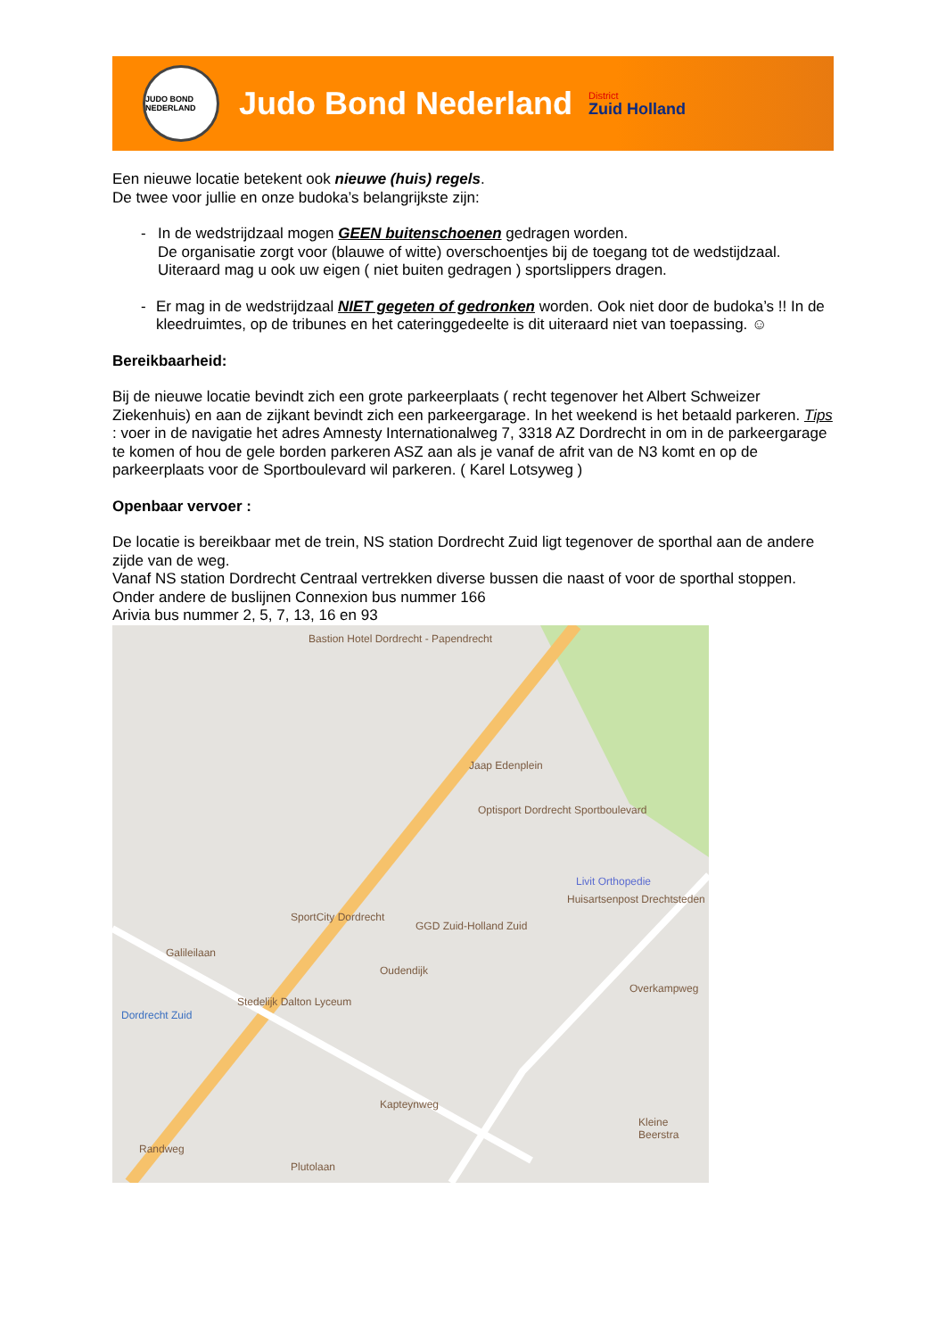JUDO BOND NEDERLAND
Judo Bond Nederland
District
Zuid Holland
Een nieuwe locatie betekent ook nieuwe (huis) regels.
De twee voor jullie en onze budoka’s belangrijkste zijn:
- In de wedstrijdzaal mogen GEEN buitenschoenen gedragen worden.
De organisatie zorgt voor (blauwe of witte) overschoentjes bij de toegang tot de wedstijdzaal. Uiteraard mag u ook uw eigen ( niet buiten gedragen ) sportslippers dragen.
- Er mag in de wedstrijdzaal NIET gegeten of gedronken worden. Ook niet door de budoka’s !! In de kleedruimtes, op de tribunes en het cateringgedeelte is dit uiteraard niet van toepassing. ☺
Bereikbaarheid:
Bij de nieuwe locatie bevindt zich een grote parkeerplaats ( recht tegenover het Albert Schweizer Ziekenhuis) en aan de zijkant bevindt zich een parkeergarage. In het weekend is het betaald parkeren. Tips : voer in de navigatie het adres Amnesty Internationalweg 7, 3318 AZ Dordrecht in om in de parkeergarage te komen of hou de gele borden parkeren ASZ aan als je vanaf de afrit van de N3 komt en op de parkeerplaats voor de Sportboulevard wil parkeren. ( Karel Lotsyweg )
Openbaar vervoer :
De locatie is bereikbaar met de trein, NS station Dordrecht Zuid ligt tegenover de sporthal aan de andere zijde van de weg.
Vanaf NS station Dordrecht Centraal vertrekken diverse bussen die naast of voor de sporthal stoppen.
Onder andere de buslijnen Connexion bus nummer 166
Arivia bus nummer 2, 5, 7, 13, 16 en 93
Bastion Hotel Dordrecht - Papendrecht
Jaap Edenplein
Optisport Dordrecht Sportboulevard
Livit Orthopedie
Huisartsenpost Drechtsteden
SportCity Dordrecht
GGD Zuid-Holland Zuid
Stedelijk Dalton Lyceum
Dordrecht Zuid
Oudendijk
Overkampweg
Galileilaan
Kapteynweg
Plutolaan
Kleine Beerstra
Randweg